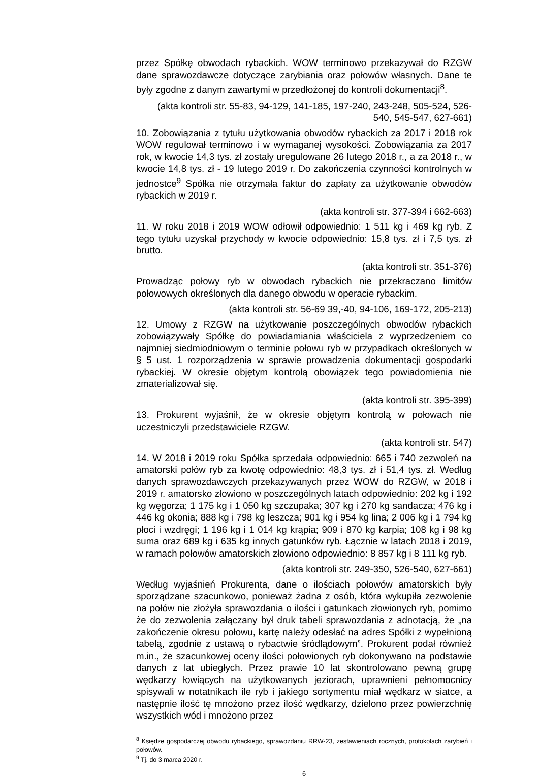przez Spółkę obwodach rybackich. WOW terminowo przekazywał do RZGW dane sprawozdawcze dotyczące zarybiania oraz połowów własnych. Dane te były zgodne z danym zawartymi w przedłożonej do kontroli dokumentacji<sup>8</sup>.
(akta kontroli str. 55-83, 94-129, 141-185, 197-240, 243-248, 505-524, 526-540, 545-547, 627-661)
10. Zobowiązania z tytułu użytkowania obwodów rybackich za 2017 i 2018 rok WOW regulował terminowo i w wymaganej wysokości. Zobowiązania za 2017 rok, w kwocie 14,3 tys. zł zostały uregulowane 26 lutego 2018 r., a za 2018 r., w kwocie 14,8 tys. zł - 19 lutego 2019 r. Do zakończenia czynności kontrolnych w jednostce<sup>9</sup> Spółka nie otrzymała faktur do zapłaty za użytkowanie obwodów rybackich w 2019 r.
(akta kontroli str. 377-394 i 662-663)
11. W roku 2018 i 2019 WOW odłowił odpowiednio: 1 511 kg i 469 kg ryb. Z tego tytułu uzyskał przychody w kwocie odpowiednio: 15,8 tys. zł i 7,5 tys. zł brutto.
(akta kontroli str. 351-376)
Prowadząc połowy ryb w obwodach rybackich nie przekraczano limitów połowowych określonych dla danego obwodu w operacie rybackim.
(akta kontroli str. 56-69 39,-40, 94-106, 169-172, 205-213)
12. Umowy z RZGW na użytkowanie poszczególnych obwodów rybackich zobowiązywały Spółkę do powiadamiania właściciela z wyprzedzeniem co najmniej siedmiodniowym o terminie połowu ryb w przypadkach określonych w § 5 ust. 1 rozporządzenia w sprawie prowadzenia dokumentacji gospodarki rybackiej. W okresie objętym kontrolą obowiązek tego powiadomienia nie zmaterializował się.
(akta kontroli str. 395-399)
13. Prokurent wyjaśnił, że w okresie objętym kontrolą w połowach nie uczestniczyli przedstawiciele RZGW.
(akta kontroli str. 547)
14. W 2018 i 2019 roku Spółka sprzedała odpowiednio: 665 i 740 zezwoleń na amatorski połów ryb za kwotę odpowiednio: 48,3 tys. zł i 51,4 tys. zł. Według danych sprawozdawczych przekazywanych przez WOW do RZGW, w 2018 i 2019 r. amatorsko złowiono w poszczególnych latach odpowiednio: 202 kg i 192 kg węgorza; 1 175 kg i 1 050 kg szczupaka; 307 kg i 270 kg sandacza; 476 kg i 446 kg okonia; 888 kg i 798 kg leszcza; 901 kg i 954 kg lina; 2 006 kg i 1 794 kg płoci i wzdręgi; 1 196 kg i 1 014 kg krąpia; 909 i 870 kg karpia; 108 kg i 98 kg suma oraz 689 kg i 635 kg innych gatunków ryb. Łącznie w latach 2018 i 2019, w ramach połowów amatorskich złowiono odpowiednio: 8 857 kg i 8 111 kg ryb.
(akta kontroli str. 249-350, 526-540, 627-661)
Według wyjaśnień Prokurenta, dane o ilościach połowów amatorskich były sporządzane szacunkowo, ponieważ żadna z osób, która wykupiła zezwolenie na połów nie złożyła sprawozdania o ilości i gatunkach złowionych ryb, pomimo że do zezwolenia załączany był druk tabeli sprawozdania z adnotacją, że „na zakończenie okresu połowu, kartę należy odesłać na adres Spółki z wypełnioną tabelą, zgodnie z ustawą o rybactwie śródlądowym”. Prokurent podał również m.in., że szacunkowej oceny ilości połowionych ryb dokonywano na podstawie danych z lat ubiegłych. Przez prawie 10 lat skontrolowano pewną grupę wędkarzy łowiących na użytkowanych jeziorach, uprawnieni pełnomocnicy spisywali w notatnikach ile ryb i jakiego sortymentu miał wędkarz w siatce, a następnie ilość tę mnożono przez ilość wędkarzy, dzielono przez powierzchnię wszystkich wód i mnożono przez
<sup>8</sup> Księdze gospodarczej obwodu rybackiego, sprawozdaniu RRW-23, zestawieniach rocznych, protokołach zarybień i połowów.
<sup>9</sup> Tj. do 3 marca 2020 r.
6